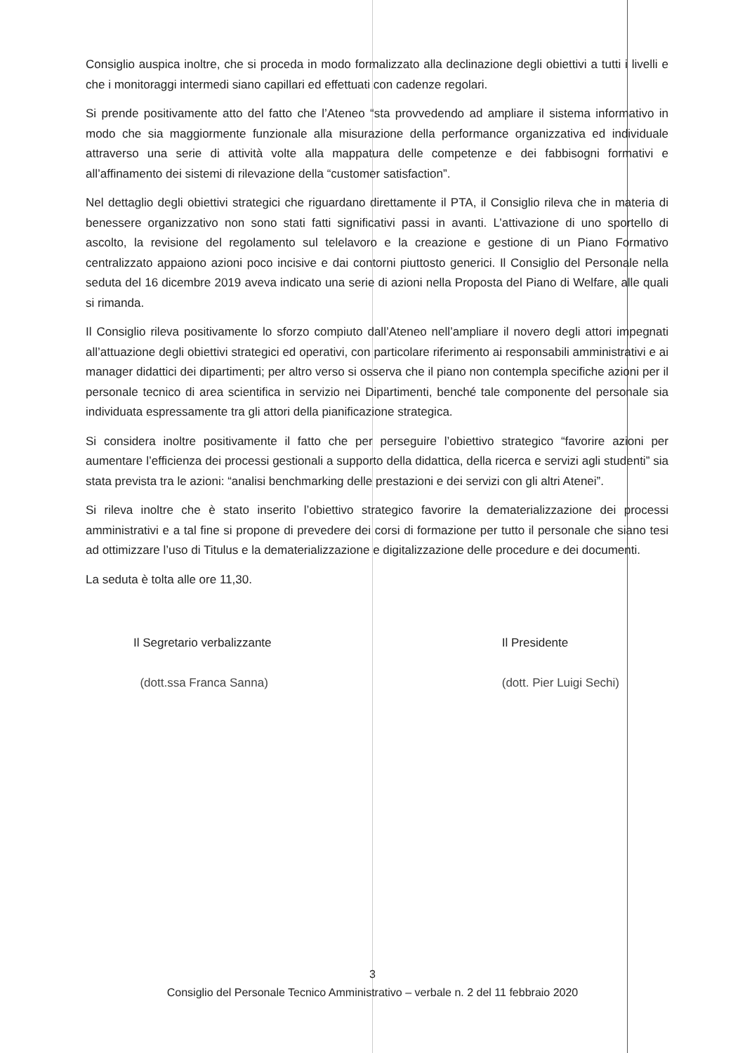Consiglio auspica inoltre, che si proceda in modo formalizzato alla declinazione degli obiettivi a tutti i livelli e che i monitoraggi intermedi siano capillari ed effettuati con cadenze regolari.
Si prende positivamente atto del fatto che l’Ateneo “sta provvedendo ad ampliare il sistema informativo in modo che sia maggiormente funzionale alla misurazione della performance organizzativa ed individuale attraverso una serie di attività volte alla mappatura delle competenze e dei fabbisogni formativi e all’affinamento dei sistemi di rilevazione della “customer satisfaction”.
Nel dettaglio degli obiettivi strategici che riguardano direttamente il PTA, il Consiglio rileva che in materia di benessere organizzativo non sono stati fatti significativi passi in avanti. L’attivazione di uno sportello di ascolto, la revisione del regolamento sul telelavoro e la creazione e gestione di un Piano Formativo centralizzato appaiono azioni poco incisive e dai contorni piuttosto generici. Il Consiglio del Personale nella seduta del 16 dicembre 2019 aveva indicato una serie di azioni nella Proposta del Piano di Welfare, alle quali si rimanda.
Il Consiglio rileva positivamente lo sforzo compiuto dall’Ateneo nell’ampliare il novero degli attori impegnati all’attuazione degli obiettivi strategici ed operativi, con particolare riferimento ai responsabili amministrativi e ai manager didattici dei dipartimenti; per altro verso si osserva che il piano non contempla specifiche azioni per il personale tecnico di area scientifica in servizio nei Dipartimenti, benché tale componente del personale sia individuata espressamente tra gli attori della pianificazione strategica.
Si considera inoltre positivamente il fatto che per perseguire l’obiettivo strategico “favorire azioni per aumentare l’efficienza dei processi gestionali a supporto della didattica, della ricerca e servizi agli studenti” sia stata prevista tra le azioni: “analisi benchmarking delle prestazioni e dei servizi con gli altri Atenei”.
Si rileva inoltre che è stato inserito l’obiettivo strategico favorire la dematerializzazione dei processi amministrativi e a tal fine si propone di prevedere dei corsi di formazione per tutto il personale che siano tesi ad ottimizzare l’uso di Titulus e la dematerializzazione e digitalizzazione delle procedure e dei documenti.
La seduta è tolta alle ore 11,30.
Il Segretario verbalizzante
(dott.ssa Franca Sanna)
Il Presidente
(dott. Pier Luigi Sechi)
3
Consiglio del Personale Tecnico Amministrativo – verbale n. 2 del 11 febbraio 2020